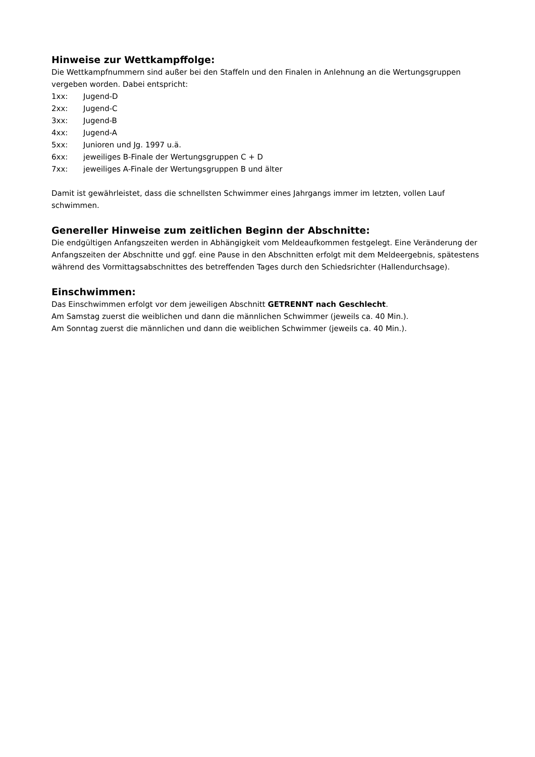Hinweise zur Wettkampffolge:
Die Wettkampfnummern sind außer bei den Staffeln und den Finalen in Anlehnung an die Wertungsgruppen vergeben worden. Dabei entspricht:
1xx: Jugend-D
2xx: Jugend-C
3xx: Jugend-B
4xx: Jugend-A
5xx: Junioren und Jg. 1997 u.ä.
6xx: jeweiliges B-Finale der Wertungsgruppen C + D
7xx: jeweiliges A-Finale der Wertungsgruppen B und älter
Damit ist gewährleistet, dass die schnellsten Schwimmer eines Jahrgangs immer im letzten, vollen Lauf schwimmen.
Genereller Hinweise zum zeitlichen Beginn der Abschnitte:
Die endgültigen Anfangszeiten werden in Abhängigkeit vom Meldeaufkommen festgelegt. Eine Veränderung der Anfangszeiten der Abschnitte und ggf. eine Pause in den Abschnitten erfolgt mit dem Meldeergebnis, spätestens während des Vormittagsabschnittes des betreffenden Tages durch den Schiedsrichter (Hallendurchsage).
Einschwimmen:
Das Einschwimmen erfolgt vor dem jeweiligen Abschnitt GETRENNT nach Geschlecht.
Am Samstag zuerst die weiblichen und dann die männlichen Schwimmer (jeweils ca. 40 Min.).
Am Sonntag zuerst die männlichen und dann die weiblichen Schwimmer (jeweils ca. 40 Min.).